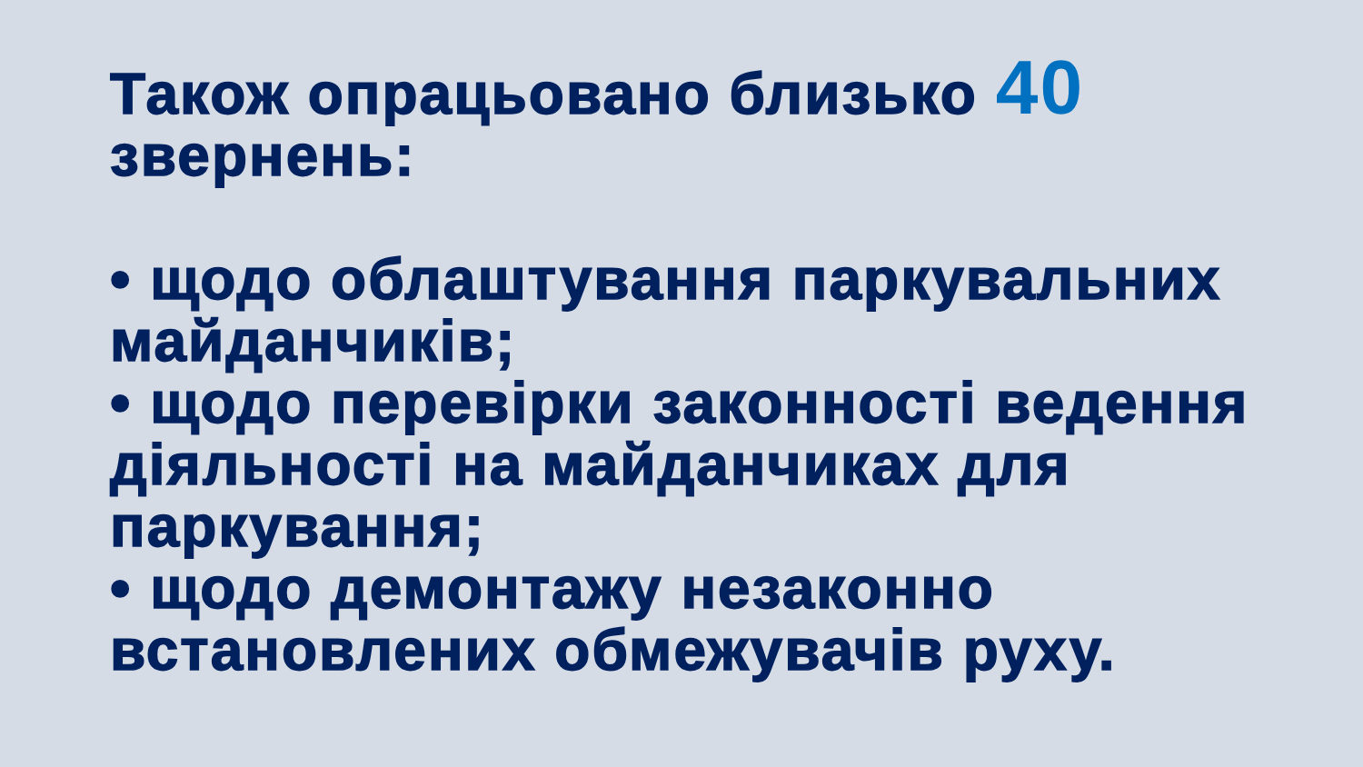Також опрацьовано близько 40 звернень:
• щодо облаштування паркувальних майданчиків;
• щодо перевірки законності ведення діяльності на майданчиках для паркування;
• щодо демонтажу незаконно встановлених обмежувачів руху.